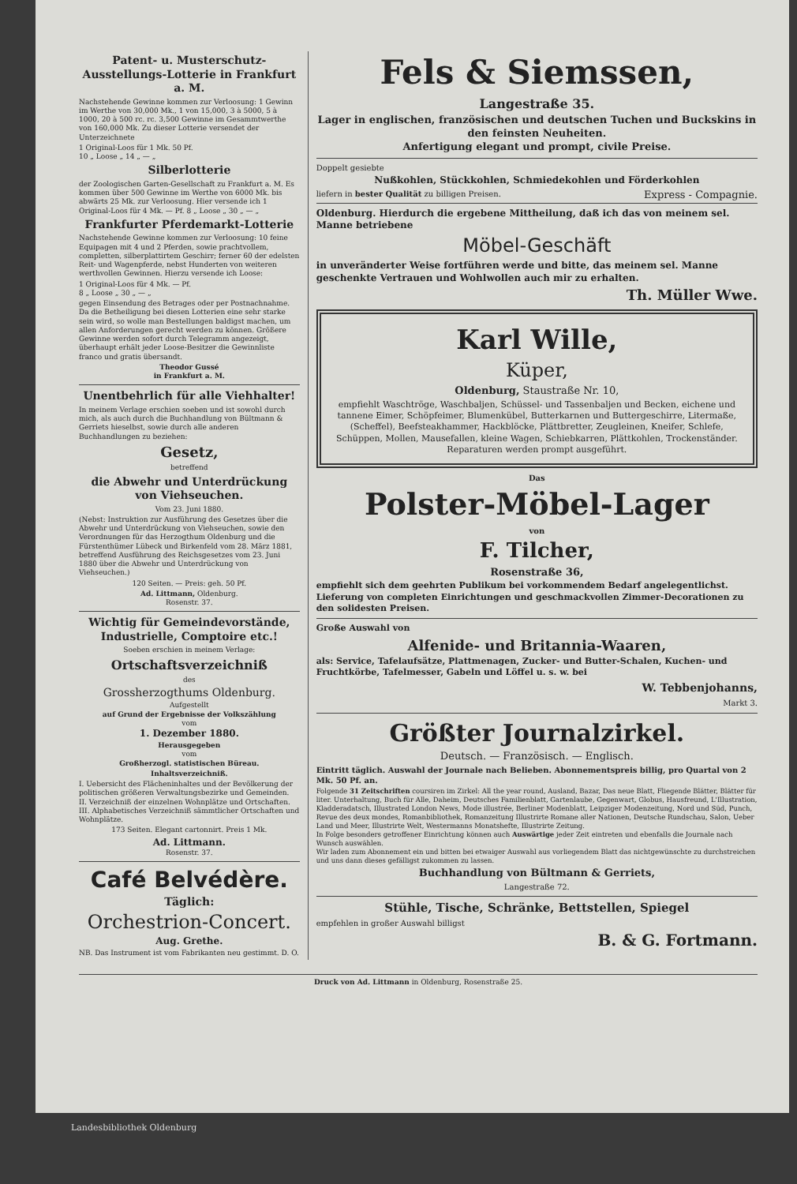Patent- u. Musterschutz-Ausstellungs-Lotterie in Frankfurt a. M.
Nachstehende Gewinne kommen zur Verloosung: 1 Gewinn im Werthe von 30,000 Mk., 1 von 15,000, 3 à 5000, 5 à 1000, 20 à 500 rc. rc. 3,500 Gewinne im Gesammtwerthe von 160,000 Mk. Zu dieser Lotterie versendet der Unterzeichnete
1 Original-Loos für 1 Mk. 50 Pf.
10 „ Loose „ 14 „ — „
Silberlotterie
der Zoologischen Garten-Gesellschaft zu Frankfurt a. M. Es kommen über 500 Gewinne im Werthe von 6000 Mk. bis abwärts 25 Mk. zur Verloosung. Hier versende ich 1 Original-Loos für 4 Mk. — Pf. 8 „ Loose „ 30 „ — „
Frankfurter Pferdemarkt-Lotterie
Nachstehende Gewinne kommen zur Verloosung: 10 feine Equipagen mit 4 und 2 Pferden, sowie prachtvollem, completten, silberplattirtem Geschirr; ferner 60 der edelsten Reit- und Wagenpferde, nebst Hunderten von weiteren werthvollen Gewinnen. Hierzu versende ich Loose:
1 Original-Loos für 4 Mk. — Pf.
8 „ Loose „ 30 „ — „
gegen Einsendung des Betrages oder per Postnachnahme. Da die Betheiligung bei diesen Lotterien eine sehr starke sein wird, so wolle man Bestellungen baldigst machen, um allen Anforderungen gerecht werden zu können. Größere Gewinne werden sofort durch Telegramm angezeigt, überhaupt erhält jeder Loose-Besitzer die Gewinnliste franco und gratis übersandt.
Theodor Gussé
in Frankfurt a. M.
Unentbehrlich für alle Viehhalter!
In meinem Verlage erschien soeben und ist sowohl durch mich, als auch durch die Buchhandlung von Bültmann & Gerriets hieselbst, sowie durch alle anderen Buchhandlungen zu beziehen:
Gesetz,
betreffend
die Abwehr und Unterdrückung von Viehseuchen.
Vom 23. Juni 1880.
(Nebst: Instruktion zur Ausführung des Gesetzes über die Abwehr und Unterdrückung von Viehseuchen, sowie den Verordnungen für das Herzogthum Oldenburg und die Fürstenthümer Lübeck und Birkenfeld vom 28. März 1881, betreffend Ausführung des Reichsgesetzes vom 23. Juni 1880 über die Abwehr und Unterdrückung von Viehseuchen.)
120 Seiten. — Preis: geh. 50 Pf.
Ad. Littmann, Oldenburg.
Rosenstr. 37.
Wichtig für Gemeindevorstände, Industrielle, Comptoire etc.!
Soeben erschien in meinem Verlage:
Ortschaftsverzeichniß
des
Grossherzogthums Oldenburg.
Aufgestellt
auf Grund der Ergebnisse der Volkszählung
vom
1. Dezember 1880.
Herausgegeben
vom
Großherzogl. statistischen Büreau.
Inhaltsverzeichniß.
I. Uebersicht des Flächeninhaltes und der Bevölkerung der politischen größeren Verwaltungsbezirke und Gemeinden.
II. Verzeichniß der einzelnen Wohnplätze und Ortschaften.
III. Alphabetisches Verzeichniß sämmtlicher Ortschaften und Wohnplätze.
173 Seiten. Elegant cartonnirt. Preis 1 Mk.
Ad. Littmann.
Rosenstr. 37.
Café Belvédère.
Täglich:
Orchestrion-Concert.
Aug. Grethe.
NB. Das Instrument ist vom Fabrikanten neu gestimmt. D. O.
Fels & Siemssen,
Langestraße 35.
Lager in englischen, französischen und deutschen Tuchen und Buckskins in den feinsten Neuheiten.
Anfertigung elegant und prompt, civile Preise.
Doppelt gesiebte
Nußkohlen, Stückkohlen, Schmiedekohlen und Förderkohlen
liefern in bester Qualität zu billigen Preisen. Express - Compagnie.
Oldenburg. Hierdurch die ergebene Mittheilung, daß ich das von meinem sel. Manne betriebene
Möbel-Geschäft
in unveränderter Weise fortführen werde und bitte, das meinem sel. Manne geschenkte Vertrauen und Wohlwollen auch mir zu erhalten.
Th. Müller Wwe.
Karl Wille,
Küper,
Oldenburg, Staustraße Nr. 10,
empfiehlt Waschtröge, Waschbaljen, Schüssel- und Tassenbaljen und Becken, eichene und tannene Eimer, Schöpfeimer, Blumenkübel, Butterkarnen und Buttergeschirre, Litermaße, (Scheffel), Beefsteakhammer, Hackblöcke, Plättbretter, Zeugleinen, Kneifer, Schlefe, Schüppen, Mollen, Mausefallen, kleine Wagen, Schiebkarren, Plättkohlen, Trockenständer. Reparaturen werden prompt ausgeführt.
Das
Polster-Möbel-Lager
von
F. Tilcher,
Rosenstraße 36,
empfiehlt sich dem geehrten Publikum bei vorkommendem Bedarf angelegentlichst.
Lieferung von completen Einrichtungen und geschmackvollen Zimmer-Decorationen zu den solidesten Preisen.
Große Auswahl von
Alfenide- und Britannia-Waaren,
als: Service, Tafelaufsätze, Plattmenagen, Zucker- und Butter-Schalen, Kuchen- und Fruchtkörbe, Tafelmesser, Gabeln und Löffel u. s. w. bei
W. Tebbenjohanns,
Markt 3.
Größter Journalzirkel.
Deutsch. — Französisch. — Englisch.
Eintritt täglich. Auswahl der Journale nach Belieben. Abonnementspreis billig, pro Quartal von 2 Mk. 50 Pf. an.
Folgende 31 Zeitschriften coursiren im Zirkel: All the year round, Ausland, Bazar, Das neue Blatt, Fliegende Blätter, Blätter für liter. Unterhaltung, Buch für Alle, Daheim, Deutsches Familienblatt, Gartenlaube, Gegenwart, Globus, Hausfreund, L'Illustration, Kladderadatsch, Illustrated London News, Mode illustrée, Berliner Modenblatt, Leipziger Modenzeitung, Nord und Süd, Punch, Revue des deux mondes, Romanbibliothek, Romanzeitung Illustrirte Romane aller Nationen, Deutsche Rundschau, Salon, Ueber Land und Meer, Illustrirte Welt, Westermanns Monatshefte, Illustrirte Zeitung.
In Folge besonders getroffener Einrichtung können auch Auswärtige jeder Zeit eintreten und ebenfalls die Journale nach Wunsch auswählen.
Wir laden zum Abonnement ein und bitten bei etwaiger Auswahl aus vorliegendem Blatt das nichtgewünschte zu durchstreichen und uns dann dieses gefälligst zukommen zu lassen.
Buchhandlung von Bültmann & Gerriets,
Langestraße 72.
Stühle, Tische, Schränke, Bettstellen, Spiegel
empfehlen in großer Auswahl billigst
B. & G. Fortmann.
Druck von Ad. Littmann in Oldenburg, Rosenstraße 25.
Landesbibliothek Oldenburg